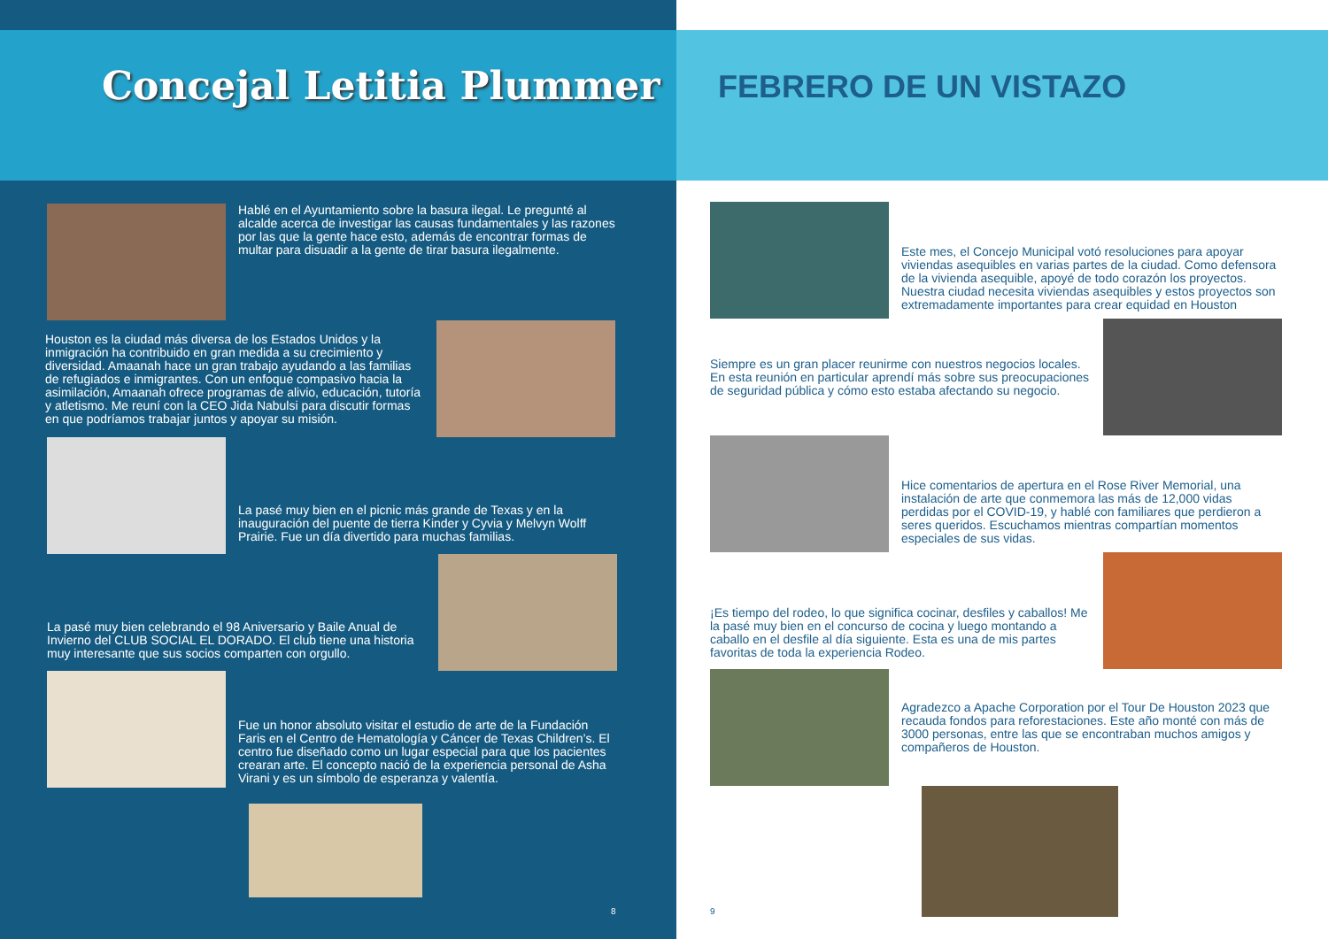Concejal Letitia Plummer
Hablé en el Ayuntamiento sobre la basura ilegal. Le pregunté al alcalde acerca de investigar las causas fundamentales y las razones por las que la gente hace esto, además de encontrar formas de multar para disuadir a la gente de tirar basura ilegalmente.
Houston es la ciudad más diversa de los Estados Unidos y la inmigración ha contribuido en gran medida a su crecimiento y diversidad. Amaanah hace un gran trabajo ayudando a las familias de refugiados e inmigrantes. Con un enfoque compasivo hacia la asimilación, Amaanah ofrece programas de alivio, educación, tutoría y atletismo. Me reuní con la CEO Jida Nabulsi para discutir formas en que podríamos trabajar juntos y apoyar su misión.
La pasé muy bien en el picnic más grande de Texas y en la inauguración del puente de tierra Kinder y Cyvia y Melvyn Wolff Prairie. Fue un día divertido para muchas familias.
La pasé muy bien celebrando el 98 Aniversario y Baile Anual de Invierno del CLUB SOCIAL EL DORADO. El club tiene una historia muy interesante que sus socios comparten con orgullo.
Fue un honor absoluto visitar el estudio de arte de la Fundación Faris en el Centro de Hematología y Cáncer de Texas Children’s. El centro fue diseñado como un lugar especial para que los pacientes crearan arte. El concepto nació de la experiencia personal de Asha Virani y es un símbolo de esperanza y valentía.
8
FEBRERO DE UN VISTAZO
Este mes, el Concejo Municipal votó resoluciones para apoyar viviendas asequibles en varias partes de la ciudad. Como defensora de la vivienda asequible, apoyé de todo corazón los proyectos. Nuestra ciudad necesita viviendas asequibles y estos proyectos son extremadamente importantes para crear equidad en Houston
Siempre es un gran placer reunirme con nuestros negocios locales. En esta reunión en particular aprendí más sobre sus preocupaciones de seguridad pública y cómo esto estaba afectando su negocio.
Hice comentarios de apertura en el Rose River Memorial, una instalación de arte que conmemora las más de 12,000 vidas perdidas por el COVID-19, y hablé con familiares que perdieron a seres queridos. Escuchamos mientras compartían momentos especiales de sus vidas.
¡Es tiempo del rodeo, lo que significa cocinar, desfiles y caballos! Me la pasé muy bien en el concurso de cocina y luego montando a caballo en el desfile al día siguiente. Esta es una de mis partes favoritas de toda la experiencia Rodeo.
Agradezco a Apache Corporation por el Tour De Houston 2023 que recauda fondos para reforestaciones. Este año monté con más de 3000 personas, entre las que se encontraban muchos amigos y compañeros de Houston.
9